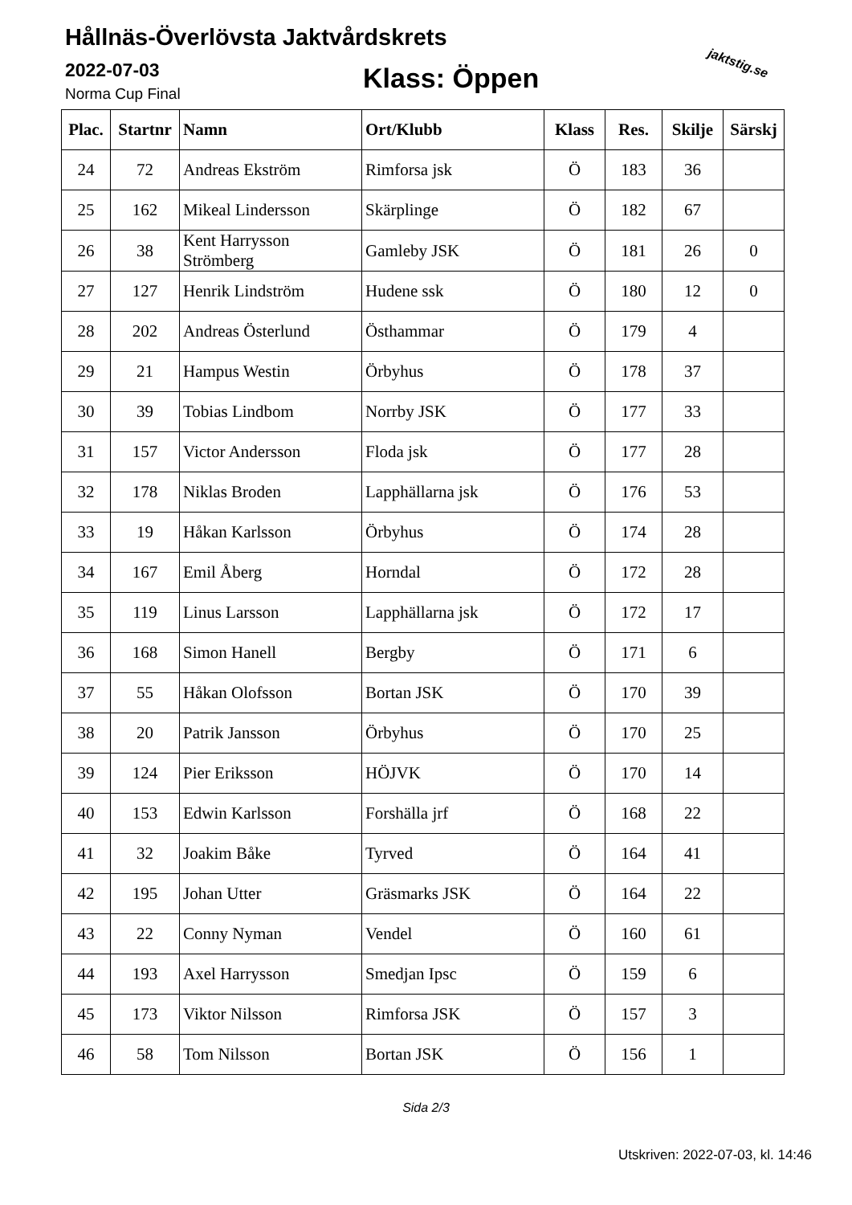Hållnäs-Överlövsta Jaktvårdskrets
2022-07-03
Norma Cup Final Klass: Öppen jaktstig.se
| Plac. | Startnr | Namn | Ort/Klubb | Klass | Res. | Skilje | Särskj |
| --- | --- | --- | --- | --- | --- | --- | --- |
| 24 | 72 | Andreas Ekström | Rimforsa jsk | Ö | 183 | 36 | |
| 25 | 162 | Mikeal Lindersson | Skärplinge | Ö | 182 | 67 | |
| 26 | 38 | Kent Harrysson Strömberg | Gamleby JSK | Ö | 181 | 26 | 0 |
| 27 | 127 | Henrik Lindström | Hudene ssk | Ö | 180 | 12 | 0 |
| 28 | 202 | Andreas Österlund | Östhammar | Ö | 179 | 4 | |
| 29 | 21 | Hampus Westin | Örbyhus | Ö | 178 | 37 | |
| 30 | 39 | Tobias Lindbom | Norrby JSK | Ö | 177 | 33 | |
| 31 | 157 | Victor Andersson | Floda jsk | Ö | 177 | 28 | |
| 32 | 178 | Niklas Broden | Lapphällarna jsk | Ö | 176 | 53 | |
| 33 | 19 | Håkan Karlsson | Örbyhus | Ö | 174 | 28 | |
| 34 | 167 | Emil Åberg | Horndal | Ö | 172 | 28 | |
| 35 | 119 | Linus Larsson | Lapphällarna jsk | Ö | 172 | 17 | |
| 36 | 168 | Simon Hanell | Bergby | Ö | 171 | 6 | |
| 37 | 55 | Håkan Olofsson | Bortan JSK | Ö | 170 | 39 | |
| 38 | 20 | Patrik Jansson | Örbyhus | Ö | 170 | 25 | |
| 39 | 124 | Pier Eriksson | HÖJVK | Ö | 170 | 14 | |
| 40 | 153 | Edwin Karlsson | Forshälla jrf | Ö | 168 | 22 | |
| 41 | 32 | Joakim Båke | Tyrved | Ö | 164 | 41 | |
| 42 | 195 | Johan Utter | Gräsmarks JSK | Ö | 164 | 22 | |
| 43 | 22 | Conny Nyman | Vendel | Ö | 160 | 61 | |
| 44 | 193 | Axel Harrysson | Smedjan Ipsc | Ö | 159 | 6 | |
| 45 | 173 | Viktor Nilsson | Rimforsa JSK | Ö | 157 | 3 | |
| 46 | 58 | Tom Nilsson | Bortan JSK | Ö | 156 | 1 | |
Sida 2/3
Utskriven: 2022-07-03, kl. 14:46